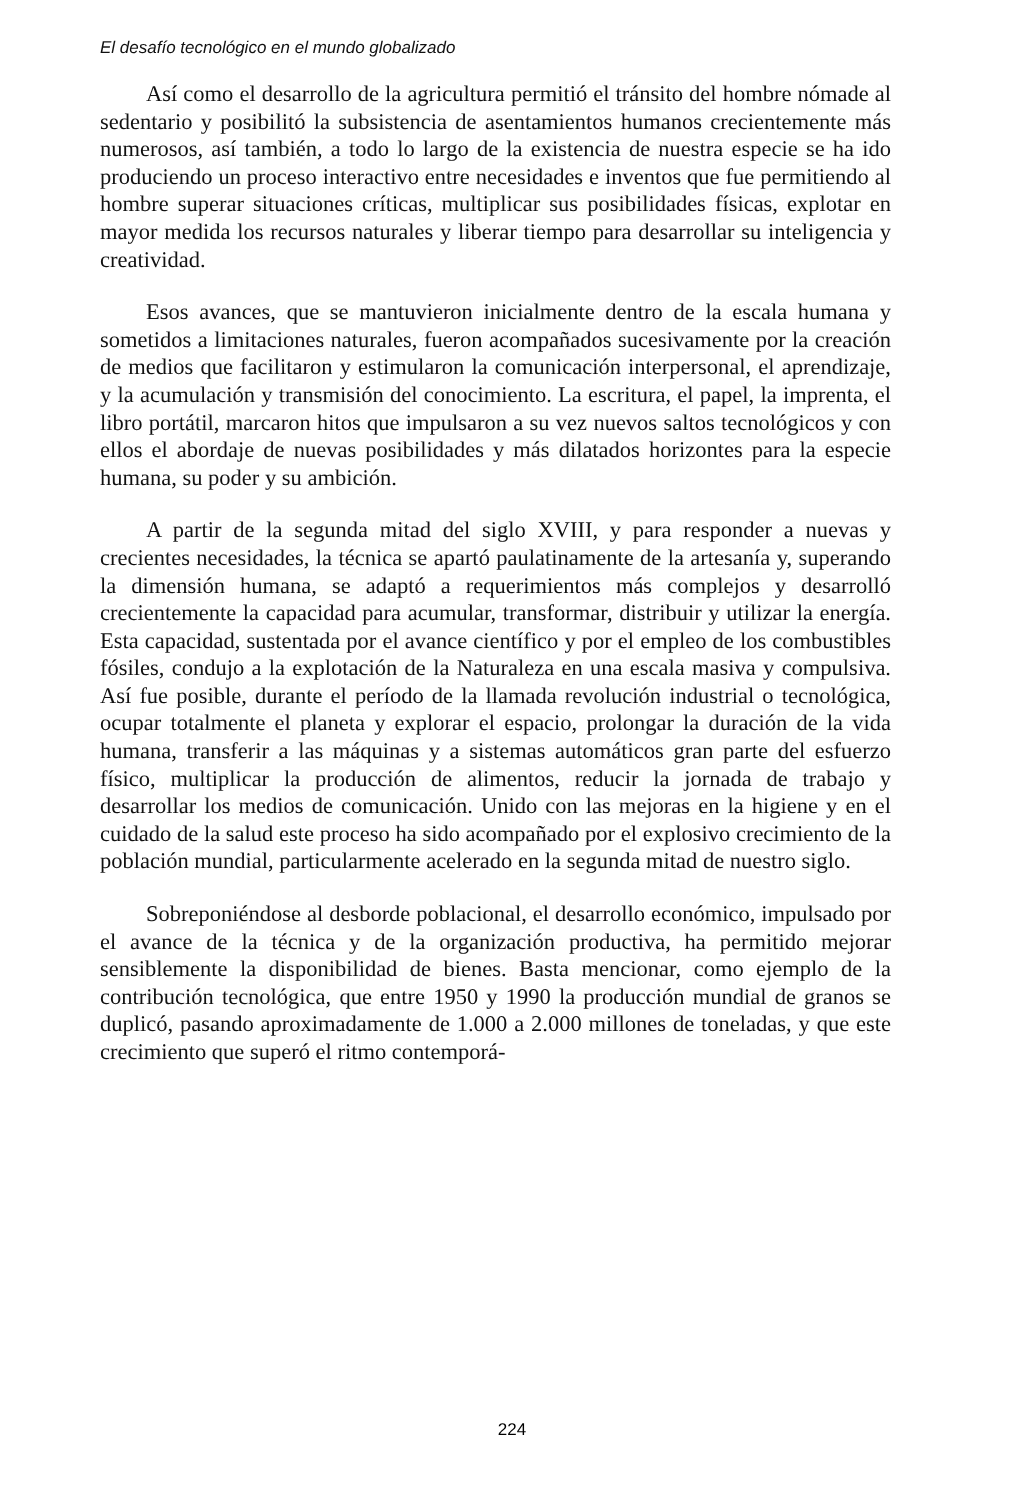El desafío tecnológico en el mundo globalizado
Así como el desarrollo de la agricultura permitió el tránsito del hombre nómade al sedentario y posibilitó la subsistencia de asentamientos humanos crecientemente más numerosos, así también, a todo lo largo de la existencia de nuestra especie se ha ido produciendo un proceso interactivo entre necesidades e inventos que fue permitiendo al hombre superar situaciones críticas, multiplicar sus posibilidades físicas, explotar en mayor medida los recursos naturales y liberar tiempo para desarrollar su inteligencia y creatividad.
Esos avances, que se mantuvieron inicialmente dentro de la escala humana y sometidos a limitaciones naturales, fueron acompañados sucesivamente por la creación de medios que facilitaron y estimularon la comunicación interpersonal, el aprendizaje, y la acumulación y transmisión del conocimiento. La escritura, el papel, la imprenta, el libro portátil, marcaron hitos que impulsaron a su vez nuevos saltos tecnológicos y con ellos el abordaje de nuevas posibilidades y más dilatados horizontes para la especie humana, su poder y su ambición.
A partir de la segunda mitad del siglo XVIII, y para responder a nuevas y crecientes necesidades, la técnica se apartó paulatinamente de la artesanía y, superando la dimensión humana, se adaptó a requerimientos más complejos y desarrolló crecientemente la capacidad para acumular, transformar, distribuir y utilizar la energía. Esta capacidad, sustentada por el avance científico y por el empleo de los combustibles fósiles, condujo a la explotación de la Naturaleza en una escala masiva y compulsiva. Así fue posible, durante el período de la llamada revolución industrial o tecnológica, ocupar totalmente el planeta y explorar el espacio, prolongar la duración de la vida humana, transferir a las máquinas y a sistemas automáticos gran parte del esfuerzo físico, multiplicar la producción de alimentos, reducir la jornada de trabajo y desarrollar los medios de comunicación. Unido con las mejoras en la higiene y en el cuidado de la salud este proceso ha sido acompañado por el explosivo crecimiento de la población mundial, particularmente acelerado en la segunda mitad de nuestro siglo.
Sobreponiéndose al desborde poblacional, el desarrollo económico, impulsado por el avance de la técnica y de la organización productiva, ha permitido mejorar sensiblemente la disponibilidad de bienes. Basta mencionar, como ejemplo de la contribución tecnológica, que entre 1950 y 1990 la producción mundial de granos se duplicó, pasando aproximadamente de 1.000 a 2.000 millones de toneladas, y que este crecimiento que superó el ritmo contemporá-
224